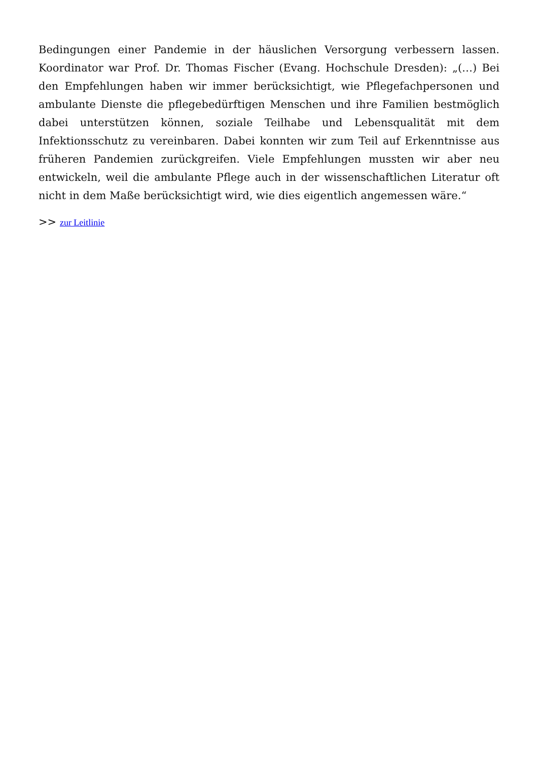Bedingungen einer Pandemie in der häuslichen Versorgung verbessern lassen. Koordinator war Prof. Dr. Thomas Fischer (Evang. Hochschule Dresden): „(…) Bei den Empfehlungen haben wir immer berücksichtigt, wie Pflegefachpersonen und ambulante Dienste die pflegebedürftigen Menschen und ihre Familien bestmöglich dabei unterstützen können, soziale Teilhabe und Lebensqualität mit dem Infektionsschutz zu vereinbaren. Dabei konnten wir zum Teil auf Erkenntnisse aus früheren Pandemien zurückgreifen. Viele Empfehlungen mussten wir aber neu entwickeln, weil die ambulante Pflege auch in der wissenschaftlichen Literatur oft nicht in dem Maße berücksichtigt wird, wie dies eigentlich angemessen wäre.“
>> zur Leitlinie